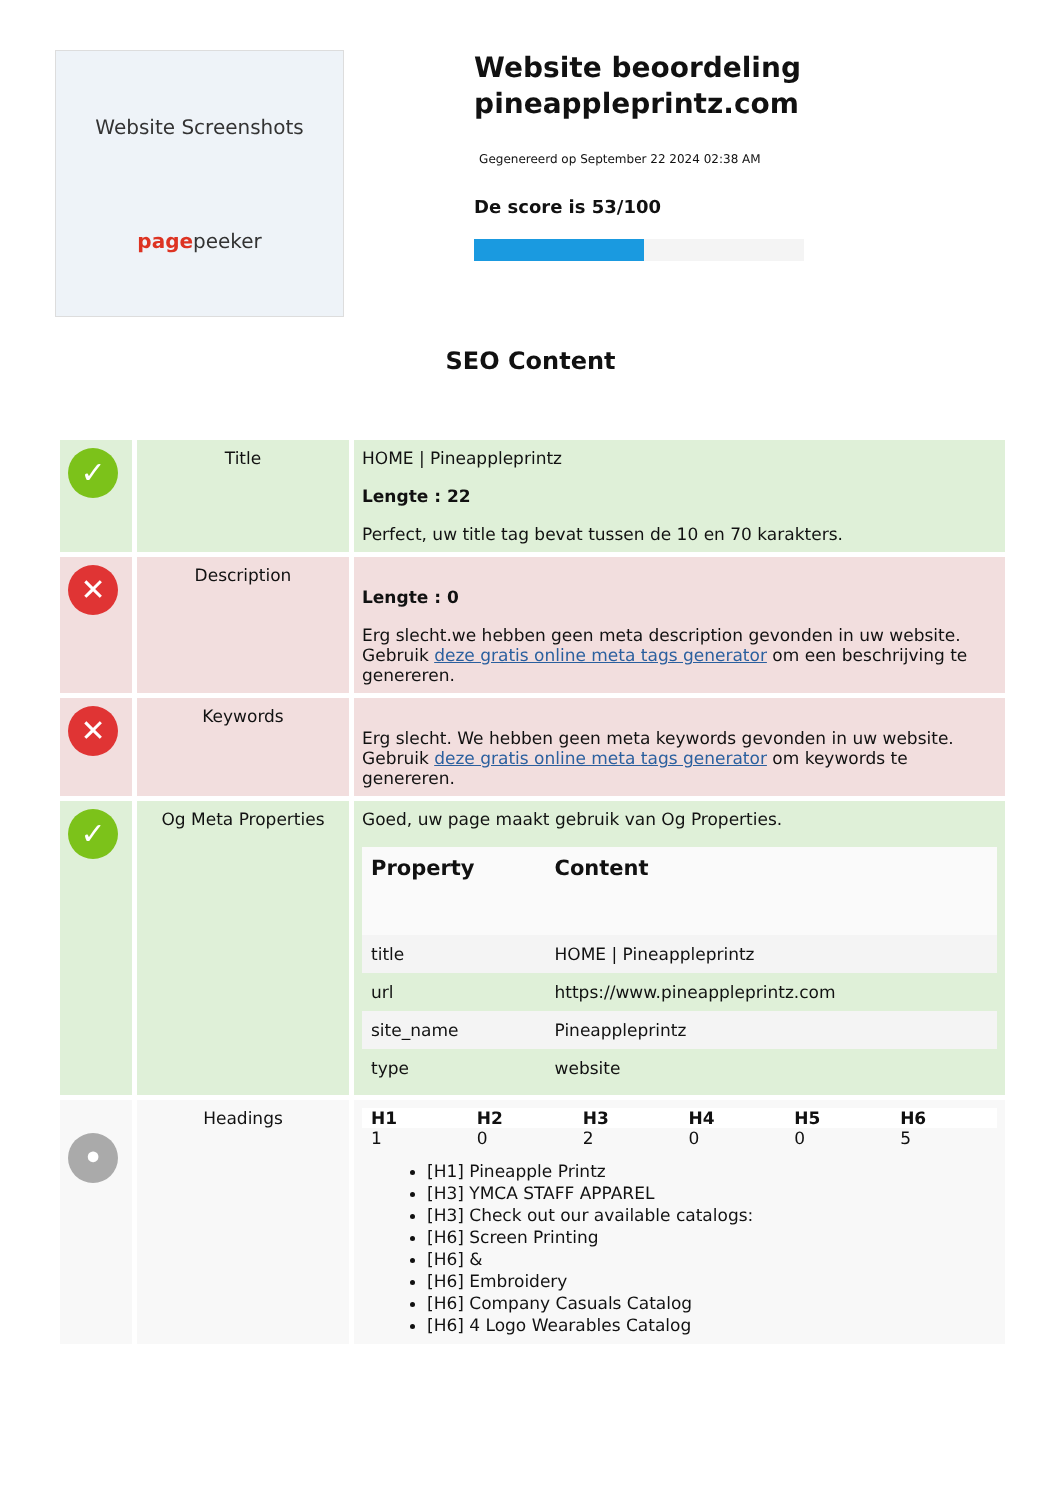Website Screenshots
pagepeeker
Website beoordeling pineappleprintz.com
Gegenereerd op September 22 2024 02:38 AM
De score is 53/100
SEO Content
| ✓ | Title | HOME / Pineappleprintz Lengte : 22 Perfect, uw title tag bevat tussen de 10 en 70 karakters. |
| ✕ | Description | Lengte : 0 Erg slecht.we hebben geen meta description gevonden in uw website. Gebruik deze gratis online meta tags generator om een beschrijving te genereren. |
| ✕ | Keywords | Erg slecht. We hebben geen meta keywords gevonden in uw website. Gebruik deze gratis online meta tags generator om keywords te genereren. |
| ✓ | Og Meta Properties | Goed, uw page maakt gebruik van Og Properties. / Property / Content / / --- / --- / / title / HOME / Pineappleprintz / / url / https://www.pineappleprintz.com / / site_name / Pineappleprintz / / type / website / |
| • | Headings | / H1 / H2 / H3 / H4 / H5 / H6 / / --- / --- / --- / --- / --- / --- / / 1 / 0 / 2 / 0 / 0 / 5 / [H1] Pineapple Printz [H3] YMCA STAFF APPAREL [H3] Check out our available catalogs: [H6] Screen Printing [H6] & [H6] Embroidery [H6] Company Casuals Catalog [H6] 4 Logo Wearables Catalog |